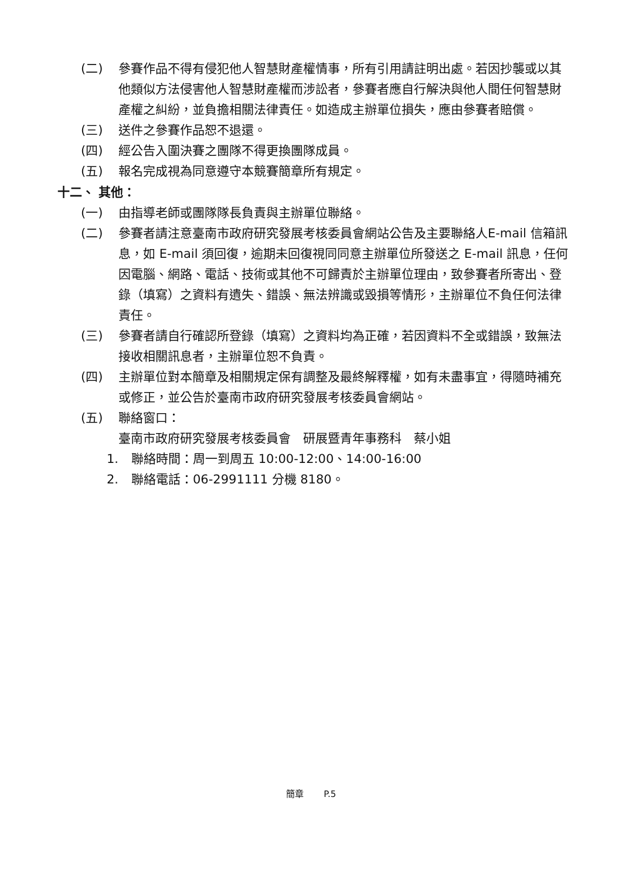(二) 參賽作品不得有侵犯他人智慧財產權情事，所有引用請註明出處。若因抄襲或以其他類似方法侵害他人智慧財產權而涉訟者，參賽者應自行解決與他人間任何智慧財產權之糾紛，並負擔相關法律責任。如造成主辦單位損失，應由參賽者賠償。
(三) 送件之參賽作品恕不退還。
(四) 經公告入圍決賽之團隊不得更換團隊成員。
(五) 報名完成視為同意遵守本競賽簡章所有規定。
十二、 其他：
(一) 由指導老師或團隊隊長負責與主辦單位聯絡。
(二) 參賽者請注意臺南市政府研究發展考核委員會網站公告及主要聯絡人E-mail 信箱訊息，如 E-mail 須回復，逾期未回復視同同意主辦單位所發送之 E-mail 訊息，任何因電腦、網路、電話、技術或其他不可歸責於主辦單位理由，致參賽者所寄出、登錄（填寫）之資料有遺失、錯誤、無法辨識或毀損等情形，主辦單位不負任何法律責任。
(三) 參賽者請自行確認所登錄（填寫）之資料均為正確，若因資料不全或錯誤，致無法接收相關訊息者，主辦單位恕不負責。
(四) 主辦單位對本簡章及相關規定保有調整及最終解釋權，如有未盡事宜，得隨時補充或修正，並公告於臺南市政府研究發展考核委員會網站。
(五) 聯絡窗口：
臺南市政府研究發展考核委員會　研展暨青年事務科　蔡小姐
1. 聯絡時間：周一到周五 10:00-12:00、14:00-16:00
2. 聯絡電話：06-2991111 分機 8180。
簡章　　 P.5